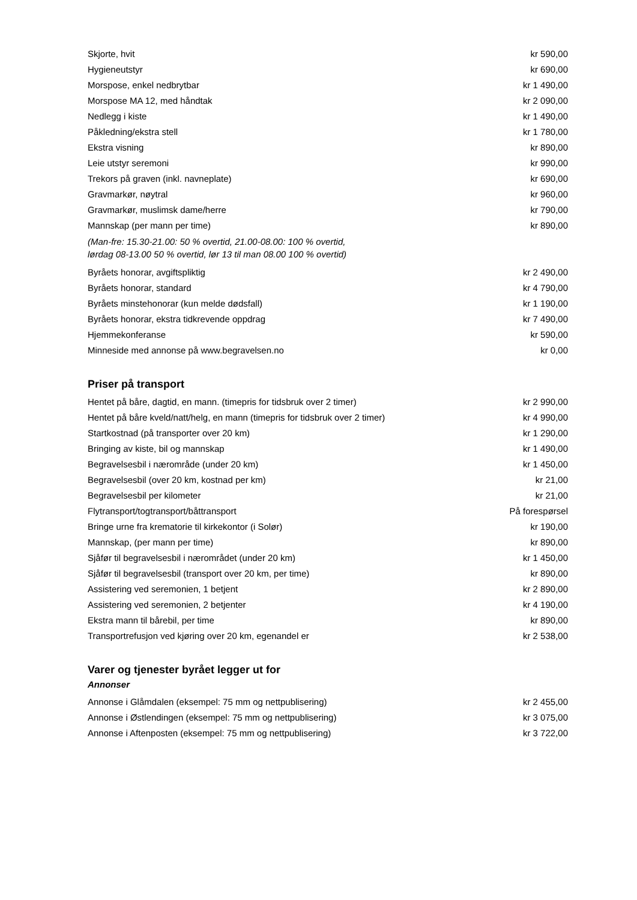| Skjorte, hvit | kr 590,00 |
| Hygieneutstyr | kr 690,00 |
| Morspose, enkel nedbrytbar | kr 1 490,00 |
| Morspose MA 12, med håndtak | kr 2 090,00 |
| Nedlegg i kiste | kr 1 490,00 |
| Påkledning/ekstra stell | kr 1 780,00 |
| Ekstra visning | kr 890,00 |
| Leie utstyr seremoni | kr 990,00 |
| Trekors på graven (inkl. navneplate) | kr 690,00 |
| Gravmarkør, nøytral | kr 960,00 |
| Gravmarkør, muslimsk dame/herre | kr 790,00 |
| Mannskap (per mann per time) | kr 890,00 |
| (Man-fre: 15.30-21.00: 50 % overtid, 21.00-08.00: 100 % overtid, lørdag 08-13.00 50 % overtid, lør 13 til man 08.00 100 % overtid) | |
| Byråets honorar, avgiftspliktig | kr 2 490,00 |
| Byråets honorar, standard | kr 4 790,00 |
| Byråets minstehonorar (kun melde dødsfall) | kr 1 190,00 |
| Byråets honorar, ekstra tidkrevende oppdrag | kr 7 490,00 |
| Hjemmekonferanse | kr 590,00 |
| Minneside med annonse på www.begravelsen.no | kr 0,00 |
Priser på transport
| Hentet på båre, dagtid, en mann. (timepris for tidsbruk over 2 timer) | kr 2 990,00 |
| Hentet på båre kveld/natt/helg, en mann (timepris for tidsbruk over 2 timer) | kr 4 990,00 |
| Startkostnad (på transporter over 20 km) | kr 1 290,00 |
| Bringing av kiste, bil og mannskap | kr 1 490,00 |
| Begravelsesbil i nærområde (under 20 km) | kr 1 450,00 |
| Begravelsesbil (over 20 km, kostnad per km) | kr 21,00 |
| Begravelsesbil per kilometer | kr 21,00 |
| Flytransport/togtransport/båttransport | På forespørsel |
| Bringe urne fra krematorie til kirkekontor (i Solør) | kr 190,00 |
| Mannskap, (per mann per time) | kr 890,00 |
| Sjåfør til begravelsesbil i nærområdet (under 20 km) | kr 1 450,00 |
| Sjåfør til begravelsesbil (transport over 20 km, per time) | kr 890,00 |
| Assistering ved seremonien, 1 betjent | kr 2 890,00 |
| Assistering ved seremonien, 2 betjenter | kr 4 190,00 |
| Ekstra mann til bårebil, per time | kr 890,00 |
| Transportrefusjon ved kjøring over 20 km, egenandel er | kr 2 538,00 |
Varer og tjenester byrået legger ut for
Annonser
| Annonse i Glåmdalen (eksempel: 75 mm og nettpublisering) | kr 2 455,00 |
| Annonse i Østlendingen (eksempel: 75 mm og nettpublisering) | kr 3 075,00 |
| Annonse i Aftenposten (eksempel: 75 mm og nettpublisering) | kr 3 722,00 |